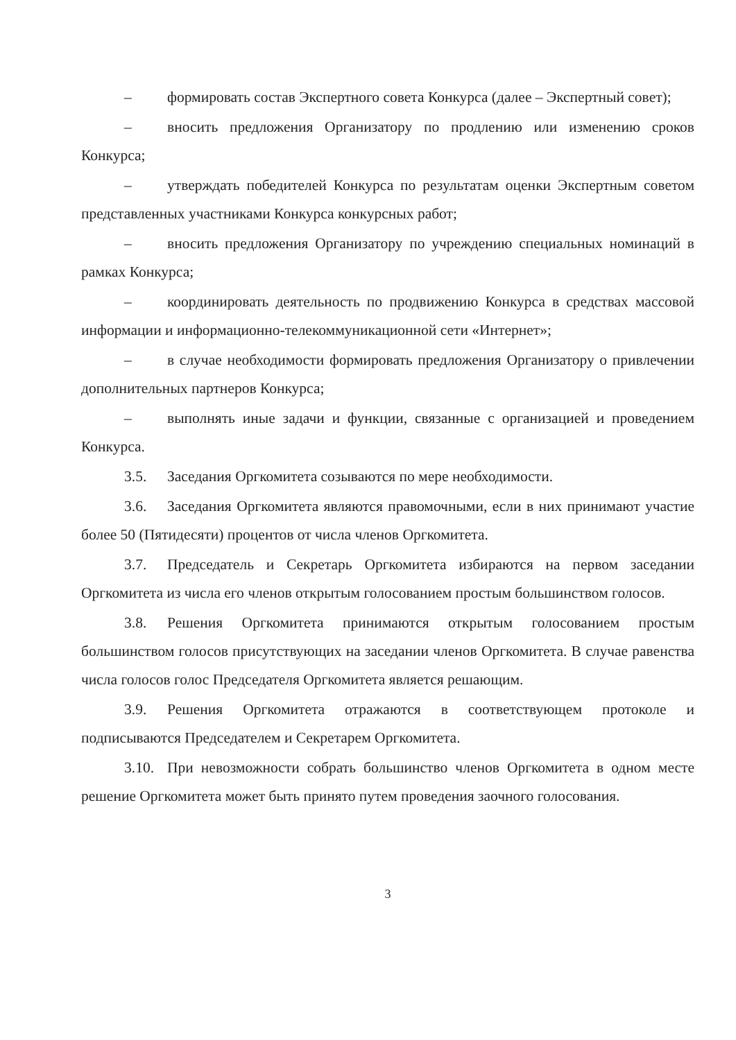– формировать состав Экспертного совета Конкурса (далее – Экспертный совет);
– вносить предложения Организатору по продлению или изменению сроков Конкурса;
– утверждать победителей Конкурса по результатам оценки Экспертным советом представленных участниками Конкурса конкурсных работ;
– вносить предложения Организатору по учреждению специальных номинаций в рамках Конкурса;
– координировать деятельность по продвижению Конкурса в средствах массовой информации и информационно-телекоммуникационной сети «Интернет»;
– в случае необходимости формировать предложения Организатору о привлечении дополнительных партнеров Конкурса;
– выполнять иные задачи и функции, связанные с организацией и проведением Конкурса.
3.5. Заседания Оргкомитета созываются по мере необходимости.
3.6. Заседания Оргкомитета являются правомочными, если в них принимают участие более 50 (Пятидесяти) процентов от числа членов Оргкомитета.
3.7. Председатель и Секретарь Оргкомитета избираются на первом заседании Оргкомитета из числа его членов открытым голосованием простым большинством голосов.
3.8. Решения Оргкомитета принимаются открытым голосованием простым большинством голосов присутствующих на заседании членов Оргкомитета. В случае равенства числа голосов голос Председателя Оргкомитета является решающим.
3.9. Решения Оргкомитета отражаются в соответствующем протоколе и подписываются Председателем и Секретарем Оргкомитета.
3.10. При невозможности собрать большинство членов Оргкомитета в одном месте решение Оргкомитета может быть принято путем проведения заочного голосования.
3